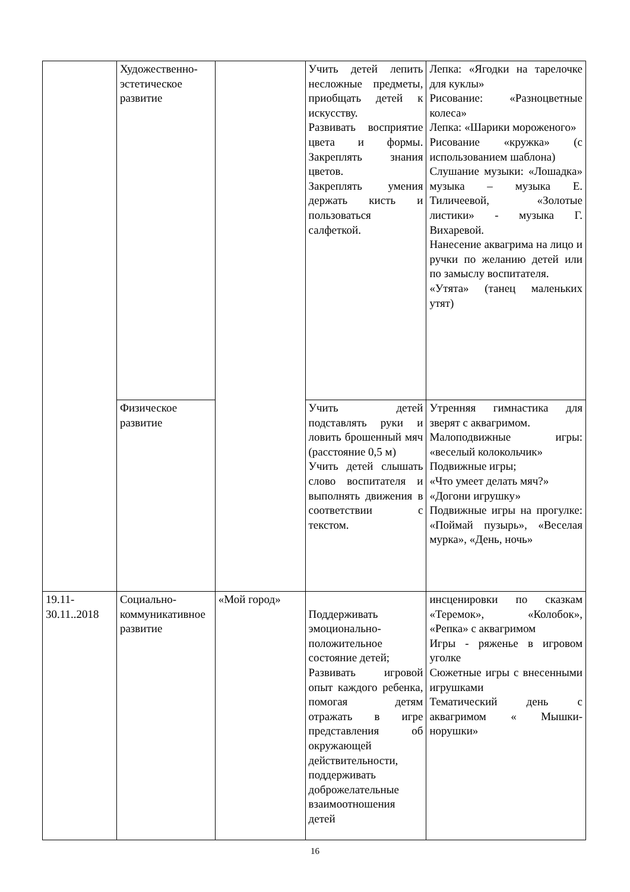| | Художественно-эстетическое развитие | | Учить детей лепить несложные предметы, приобщать детей к искусству. Развивать восприятие цвета и формы. Закреплять знания цветов. Закреплять умения держать кисть и пользоваться салфеткой. | Лепка: «Ягодки на тарелочке для куклы» Рисование: «Разноцветные колеса» Лепка: «Шарики мороженого» Рисование «кружка» (с использованием шаблона) Слушание музыки: «Лошадка» музыка – музыка Е. Тиличеевой, «Золотые листики» - музыка Г. Вихаревой. Нанесение аквагрима на лицо и ручки по желанию детей или по замыслу воспитателя. «Утята» (танец маленьких утят) |
| | Физическое развитие | | Учить детей подставлять руки и ловить брошенный мяч (расстояние 0,5 м) Учить детей слышать слово воспитателя и выполнять движения в соответствии с текстом. | Утренняя гимнастика для зверят с аквагримом. Малоподвижные игры: «веселый колокольчик» Подвижные игры; «Что умеет делать мяч?» «Догони игрушку» Подвижные игры на прогулке: «Поймай пузырь», «Веселая мурка», «День, ночь» |
| 19.11-30.11..2018 | Социально-коммуникативное развитие | «Мой город» | Поддерживать эмоционально-положительное состояние детей; Развивать игровой опыт каждого ребенка, помогая детям отражать в игре представления об окружающей действительности, поддерживать доброжелательные взаимоотношения детей | инсценировки по сказкам «Теремок», «Колобок», «Репка» с аквагримом Игры - ряженье в игровом уголке Сюжетные игры с внесенными игрушками Тематический день с аквагримом « Мышки-норушки» |
16